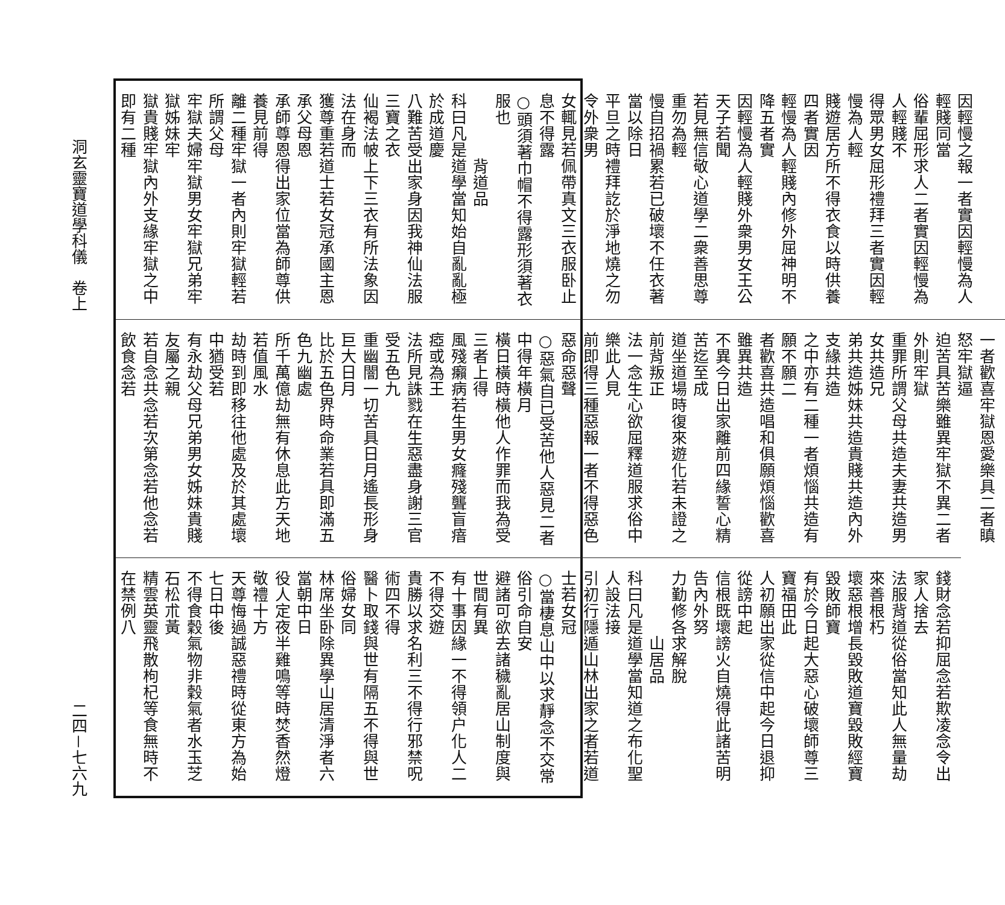因輕慢之報一者實因輕慢為人輕賤同當
俗輩屈形求人二者實因輕慢為人輕賤不
得眾男女屈形禮拜三者實因輕慢為人輕
賤遊居方所不得衣食以時供養四者實因
輕慢為人輕賤內修外屈神明不降五者實
因輕慢為人輕賤外衆男女王公天子若聞
若見無信敬心道學二衆善思尊重勿為輕
慢自招禍累若已破壞不任衣著當以除日
平旦之時禮拜訖於淨地燒之勿令外衆男
女輒見若佩帶真文三衣服卧止息不得露
○頭須著巾帽不得露形須著衣服也
　　　　背道品
科曰凡是道學當知始自亂亂極於成道慶
八難苦受出家身因我神仙法服三寶之衣
仙褐法帔上下三衣有所法象因法在身而
獲尊重若道士若女冠承國主恩承父母恩
承師尊恩得出家位當為師尊供養見前得
離二種牢獄一者內則牢獄輕若所謂父母
牢獄夫婦牢獄男女牢獄兄弟牢獄姊妹牢
獄貴賤牢獄內外支緣牢獄之中即有二種
一者歡喜牢獄恩愛樂具二者瞋怒牢獄逼
迫苦具苦樂雖異牢獄不異二者外則牢獄
重罪所謂父母共造夫妻共造男女共造兄
弟共造姊妹共造貴賤共造內外支緣共造
之中亦有二種一者煩惱共造有願不願二
者歡喜共造唱和俱願煩惱歡喜雖異共造
不異今日出家離前四緣誓心精苦迄至成
道坐道場時復來遊化若未證之前背叛正
法一念生心欲屈釋道服求俗中樂此人見
前即得三種惡報一者不得惡色惡命惡聲
○惡氣自已受苦他人惡見二者中得年橫月
橫日橫時橫他人作罪而我為受三者上得
風殘癩病若生男女癃殘聾盲瘖瘂或為王
法所見誅戮在生惡盡身謝三官受五色九
重幽闇一切苦具日月遙長形身巨大日月
比於五色界時命業若具即滿五色九幽處
所千萬億劫無有休息此方天地若值風水
劫時到即移往他處及於其處壞中猶受若
有永劫父母兄弟男女姊妹貴賤友屬之親
若自念共念若次第念若他念若飲食念若
錢財念若抑屈念若欺凌念令出家人捨去
法服背道從俗當知此人無量劫來善根朽
壞惡根增長毀敗道寶毀敗經寶毀敗師寶
有於今日起大惡心破壞師尊三寶福田此
人初願出家從信中起今日退抑從謗中起
信根既壞謗火自燒得此諸苦明告內外努
力勤修各求解脫
　　　　山居品
科曰凡是道學當知道之布化聖人設法接
引初行隱遁山林出家之者若道士若女冠
○當棲息山中以求靜念不交常俗引命自安
避諸可欲去諸穢亂居山制度與世間有異
有十事因緣一不得領户化人二不得交遊
貴勝以求名利三不得行邪禁呪術四不得
醫卜取錢與世有隔五不得與世俗婦女同
林席坐卧除異學山居清淨者六當朝中日
役人定夜半雞鳴等時焚香然燈敬禮十方
天尊悔過誠惡禮時從東方為始七日中後
不得食穀氣物非穀氣者水玉芝石松朮黃
精雲英靈飛散枸杞等食無時不在禁例八
洞玄靈寶道學科儀　卷上
二四－七六九